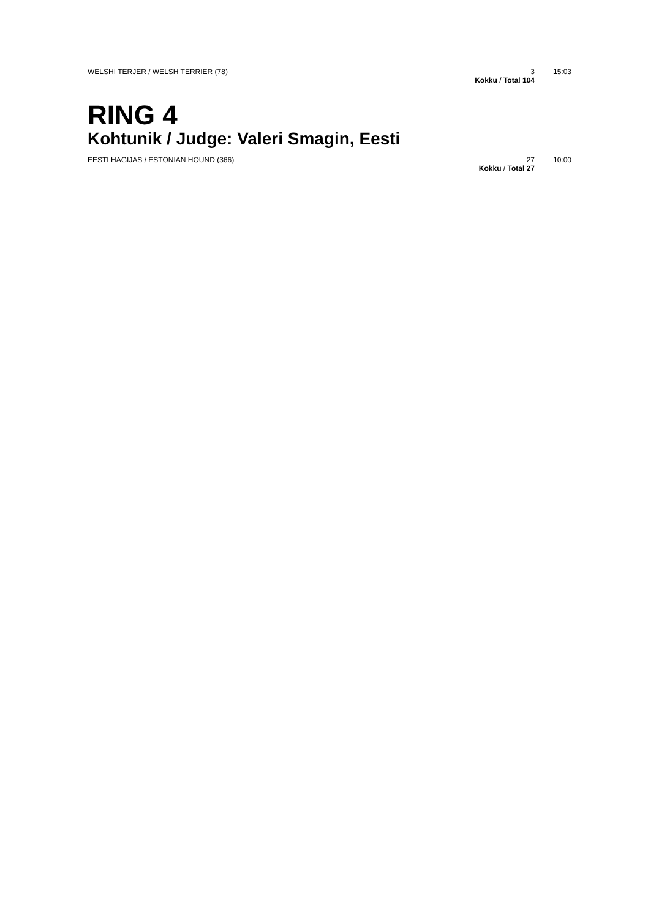| WELSHI TERJER / WELSH TERRIER (78) | 3 | 15:03 |
| | Kokku / Total 104 | |
RING 4
Kohtunik / Judge: Valeri Smagin, Eesti
| EESTI HAGIJAS / ESTONIAN HOUND (366) | 27 | 10:00 |
| | Kokku / Total 27 | |